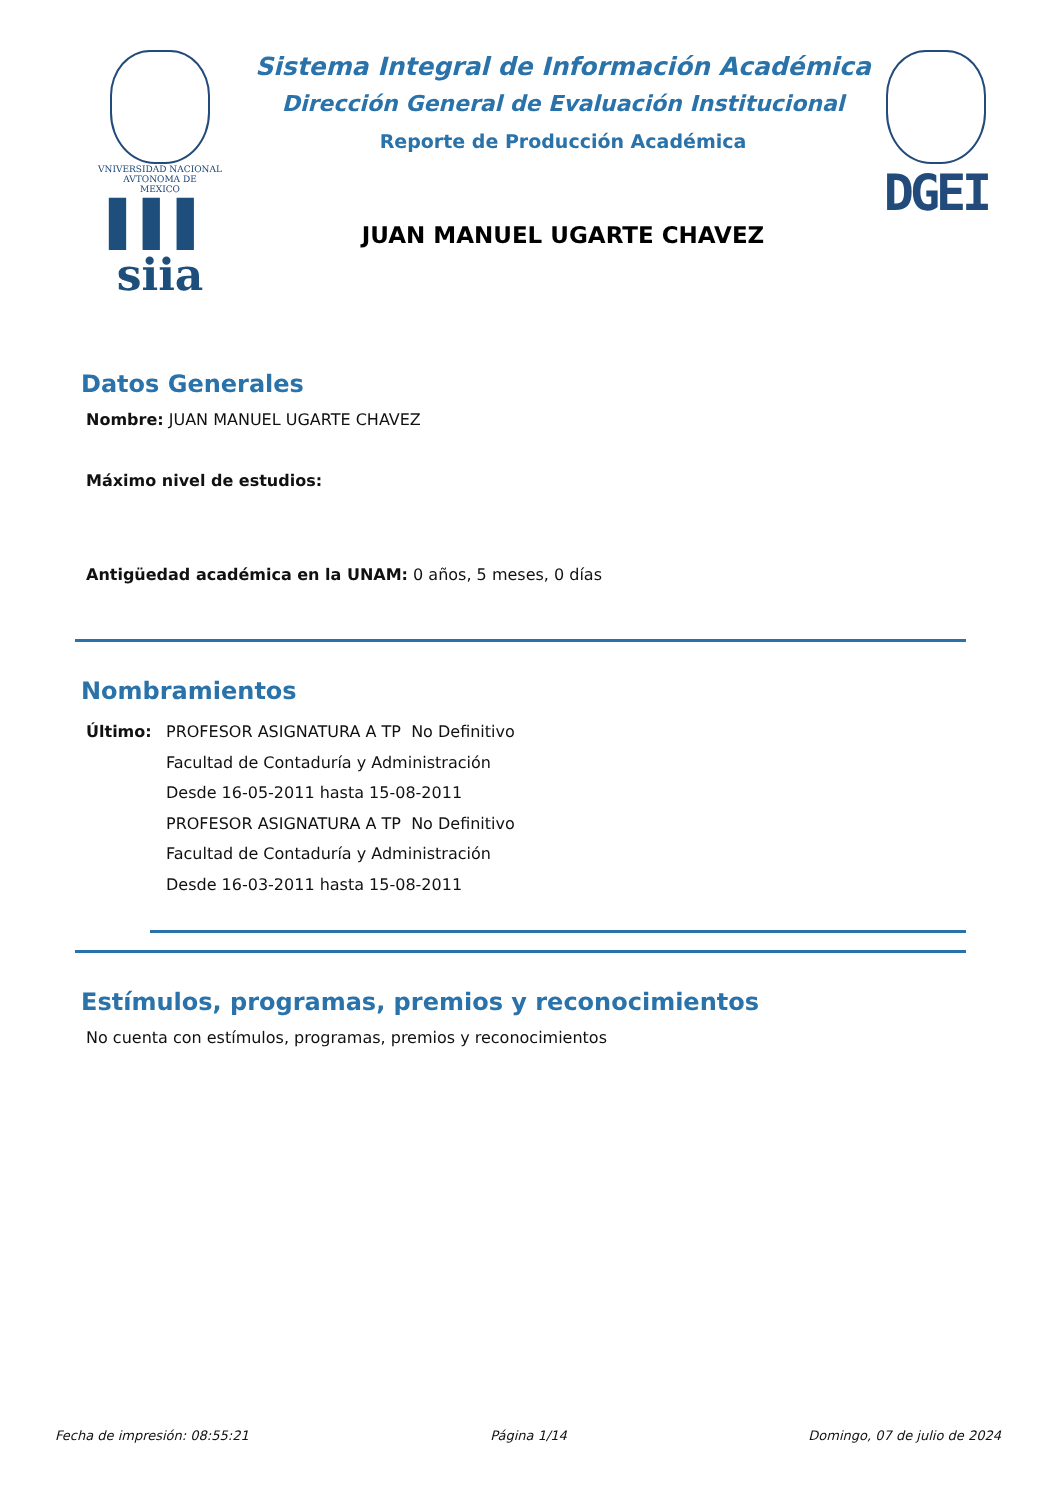VNIVERSIDAD NACIONAL
AVTONOMA DE
MEXICO
▌▌▌ siia
Sistema Integral de Información Académica
Dirección General de Evaluación Institucional
Reporte de Producción Académica
JUAN MANUEL UGARTE CHAVEZ
DGEI
Datos Generales
Nombre: JUAN MANUEL UGARTE CHAVEZ
Máximo nivel de estudios:
Antigüedad académica en la UNAM: 0 años, 5 meses, 0 días
Nombramientos
Último: PROFESOR ASIGNATURA A TP No Definitivo
Facultad de Contaduría y Administración
Desde 16-05-2011 hasta 15-08-2011
PROFESOR ASIGNATURA A TP No Definitivo
Facultad de Contaduría y Administración
Desde 16-03-2011 hasta 15-08-2011
Estímulos, programas, premios y reconocimientos
No cuenta con estímulos, programas, premios y reconocimientos
Fecha de impresión: 08:55:21 Página 1/14 Domingo, 07 de julio de 2024